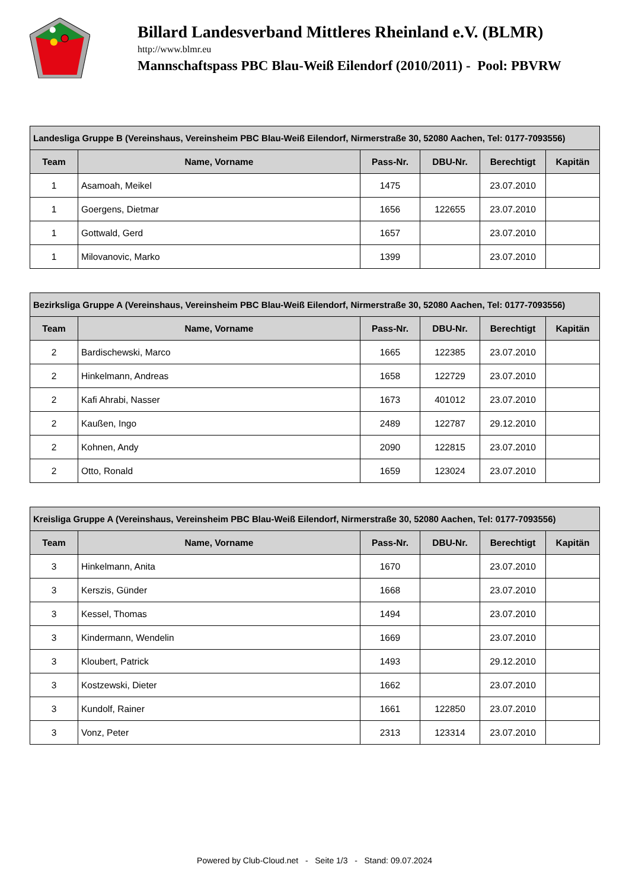Billard Landesverband Mittleres Rheinland e.V. (BLMR)
http://www.blmr.eu
Mannschaftspass PBC Blau-Weiß Eilendorf (2010/2011) - Pool: PBVRW
| Landesliga Gruppe B (Vereinshaus, Vereinsheim PBC Blau-Weiß Eilendorf, Nirmerstraße 30, 52080 Aachen, Tel: 0177-7093556) | | | | | |
| --- | --- | --- | --- | --- | --- |
| Team | Name, Vorname | Pass-Nr. | DBU-Nr. | Berechtigt | Kapitän |
| 1 | Asamoah, Meikel | 1475 | | 23.07.2010 | |
| 1 | Goergens, Dietmar | 1656 | 122655 | 23.07.2010 | |
| 1 | Gottwald, Gerd | 1657 | | 23.07.2010 | |
| 1 | Milovanovic, Marko | 1399 | | 23.07.2010 | |
| Bezirksliga Gruppe A (Vereinshaus, Vereinsheim PBC Blau-Weiß Eilendorf, Nirmerstraße 30, 52080 Aachen, Tel: 0177-7093556) | | | | | |
| --- | --- | --- | --- | --- | --- |
| Team | Name, Vorname | Pass-Nr. | DBU-Nr. | Berechtigt | Kapitän |
| 2 | Bardischewski, Marco | 1665 | 122385 | 23.07.2010 | |
| 2 | Hinkelmann, Andreas | 1658 | 122729 | 23.07.2010 | |
| 2 | Kafi Ahrabi, Nasser | 1673 | 401012 | 23.07.2010 | |
| 2 | Kaußen, Ingo | 2489 | 122787 | 29.12.2010 | |
| 2 | Kohnen, Andy | 2090 | 122815 | 23.07.2010 | |
| 2 | Otto, Ronald | 1659 | 123024 | 23.07.2010 | |
| Kreisliga Gruppe A (Vereinshaus, Vereinsheim PBC Blau-Weiß Eilendorf, Nirmerstraße 30, 52080 Aachen, Tel: 0177-7093556) | | | | | |
| --- | --- | --- | --- | --- | --- |
| Team | Name, Vorname | Pass-Nr. | DBU-Nr. | Berechtigt | Kapitän |
| 3 | Hinkelmann, Anita | 1670 | | 23.07.2010 | |
| 3 | Kerszis, Günder | 1668 | | 23.07.2010 | |
| 3 | Kessel, Thomas | 1494 | | 23.07.2010 | |
| 3 | Kindermann, Wendelin | 1669 | | 23.07.2010 | |
| 3 | Kloubert, Patrick | 1493 | | 29.12.2010 | |
| 3 | Kostzewski, Dieter | 1662 | | 23.07.2010 | |
| 3 | Kundolf, Rainer | 1661 | 122850 | 23.07.2010 | |
| 3 | Vonz, Peter | 2313 | 123314 | 23.07.2010 | |
Powered by Club-Cloud.net - Seite 1/3 - Stand: 09.07.2024